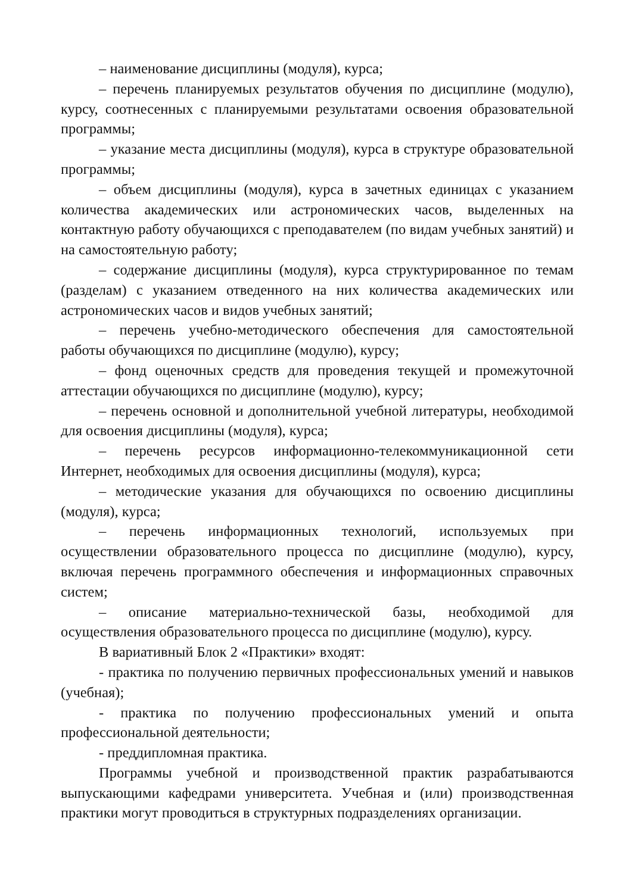– наименование дисциплины (модуля), курса;
– перечень планируемых результатов обучения по дисциплине (модулю), курсу, соотнесенных с планируемыми результатами освоения образовательной программы;
– указание места дисциплины (модуля), курса в структуре образовательной программы;
– объем дисциплины (модуля), курса в зачетных единицах с указанием количества академических или астрономических часов, выделенных на контактную работу обучающихся с преподавателем (по видам учебных занятий) и на самостоятельную работу;
– содержание дисциплины (модуля), курса структурированное по темам (разделам) с указанием отведенного на них количества академических или астрономических часов и видов учебных занятий;
– перечень учебно-методического обеспечения для самостоятельной работы обучающихся по дисциплине (модулю), курсу;
– фонд оценочных средств для проведения текущей и промежуточной аттестации обучающихся по дисциплине (модулю), курсу;
– перечень основной и дополнительной учебной литературы, необходимой для освоения дисциплины (модуля), курса;
– перечень ресурсов информационно-телекоммуникационной сети Интернет, необходимых для освоения дисциплины (модуля), курса;
– методические указания для обучающихся по освоению дисциплины (модуля), курса;
– перечень информационных технологий, используемых при осуществлении образовательного процесса по дисциплине (модулю), курсу, включая перечень программного обеспечения и информационных справочных систем;
– описание материально-технической базы, необходимой для осуществления образовательного процесса по дисциплине (модулю), курсу.
В вариативный Блок 2 «Практики» входят:
- практика по получению первичных профессиональных умений и навыков (учебная);
- практика по получению профессиональных умений и опыта профессиональной деятельности;
- преддипломная практика.
Программы учебной и производственной практик разрабатываются выпускающими кафедрами университета. Учебная и (или) производственная практики могут проводиться в структурных подразделениях организации.